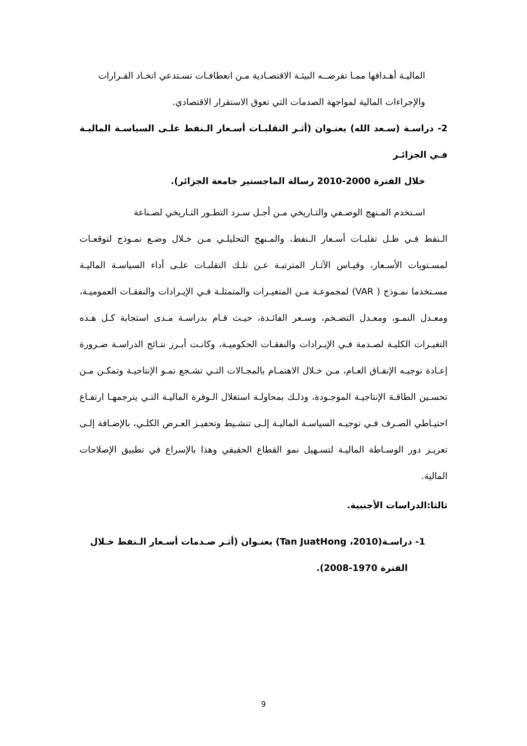الماليـة أهـدافها ممـا تفرضــه البيئـة الاقتصـادية مـن انعطافـات تسـتدعي اتخـاد القـرارات
والإجراءات المالية لمواجهة الصدمات التي تعوق الاستقرار الاقتصادي.
2- دراسـة (سـعد الله) بعنـوان (أثـر التقلبـات أسـعار الـنفط علـى السياسـة الماليـة فـي الجزائـر
خلال الفترة 2000-2010 رسالة الماجستير جامعة الجزائر).
اسـتخدم المـنهج الوصـفي والتـاريخي مـن أجـل سـرد التطـور التـاريخي لصـناعة
الـنفط فـي ظـل تقلبـات أسـعار الـنفط، والمـنهج التحليلـي مـن خـلال وضـع نمـوذج لتوقعـات لمسـتويات الأسـعار، وقيـاس الآثـار المترتبـة عـن تلـك التقلبـات علـى أداء السياسـة الماليـة مسـتخدما نمـوذج ( VAR) لمجموعـة مـن المتغيـرات والمتمثلـة فـي الإيـرادات والنفقـات العموميـة، ومعـدل النمـو، ومعـدل التضـخم، وسـعر الفائـدة، حيـث قـام بدراسـة مـدى استجابة كـل هـذه التغيـرات الكليـة لصـدمة فـي الإيـرادات والنفقـات الحكوميـة، وكانـت أبـرز نتـائج الدراسـة ضـرورة إعـادة توجيـه الإنفـاق العـام، مـن خـلال الاهتمـام بالمجـالات التـي تشـجع نمـو الإنتاجيـة وتمكـن مـن تحسـين الطاقـة الإنتاجيـة الموجـودة، وذلـك بمحاولـة استغلال الـوفرة الماليـة التـي يترجمهـا ارتفـاع احتيـاطي الصـرف فـي توجيـه السياسـة الماليـة إلـى تنشـيط وتحفيـز العـرض الكلـي، بالإضـافة إلـى تعزيـز دور الوسـاطة الماليـة لتسـهيل نمو القطاع الحقيقي وهذا بالإسراع في تطبيق الإصلاحات المالية.
ثالثا:الدراسات الأجنبية.
1- دراسـة(2010، Tan JuatHong) بعنـوان (أثـر صـدمات أسـعار الـنفط خـلال
الفترة 1970-2008).
9